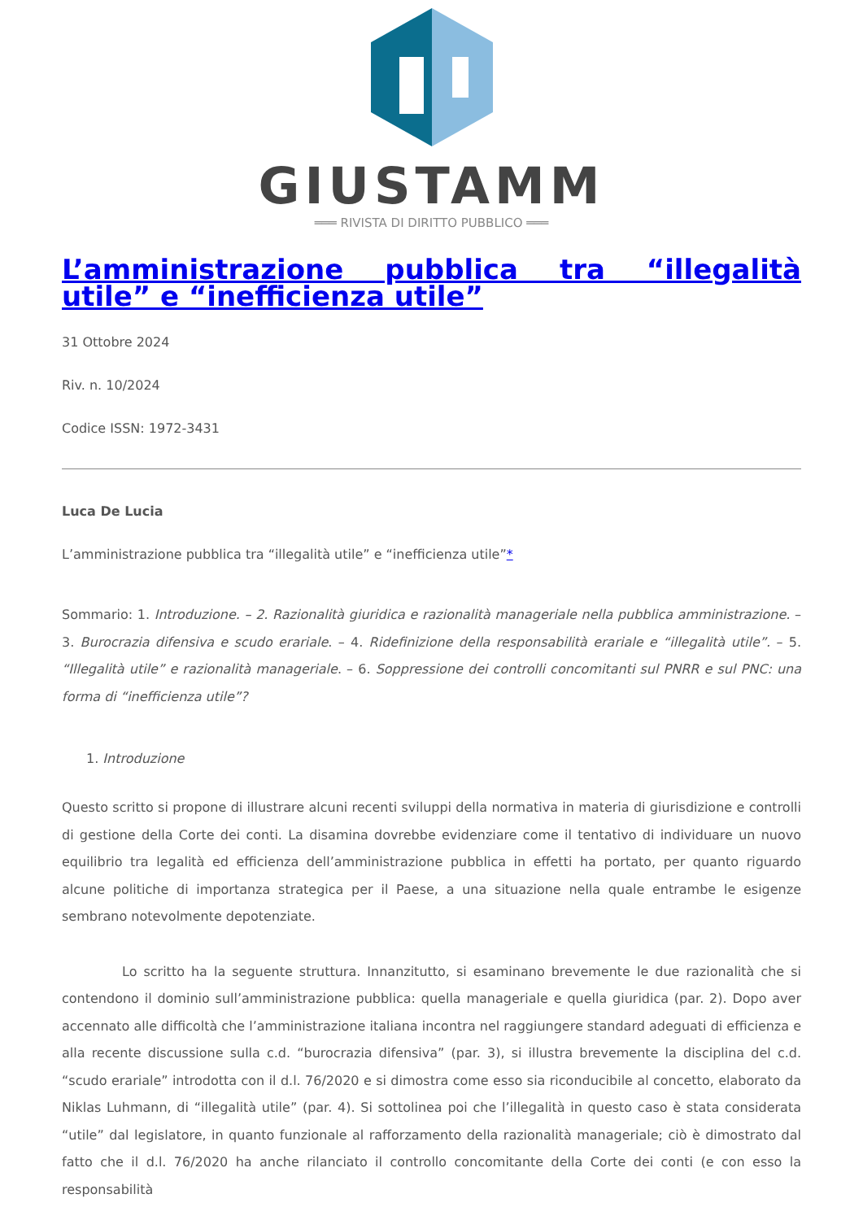GIUSTAMM
═══ RIVISTA DI DIRITTO PUBBLICO ═══
L’amministrazione pubblica tra “illegalità utile” e “inefficienza utile”
31 Ottobre 2024
Riv. n. 10/2024
Codice ISSN: 1972-3431
Luca De Lucia
L’amministrazione pubblica tra “illegalità utile” e “inefficienza utile”*
Sommario: 1. Introduzione. – 2. Razionalità giuridica e razionalità manageriale nella pubblica amministrazione. – 3. Burocrazia difensiva e scudo erariale. – 4. Ridefinizione della responsabilità erariale e “illegalità utile”. – 5. “Illegalità utile” e razionalità manageriale. – 6. Soppressione dei controlli concomitanti sul PNRR e sul PNC: una forma di “inefficienza utile”?
1. Introduzione
Questo scritto si propone di illustrare alcuni recenti sviluppi della normativa in materia di giurisdizione e controlli di gestione della Corte dei conti. La disamina dovrebbe evidenziare come il tentativo di individuare un nuovo equilibrio tra legalità ed efficienza dell’amministrazione pubblica in effetti ha portato, per quanto riguardo alcune politiche di importanza strategica per il Paese, a una situazione nella quale entrambe le esigenze sembrano notevolmente depotenziate.
Lo scritto ha la seguente struttura. Innanzitutto, si esaminano brevemente le due razionalità che si contendono il dominio sull’amministrazione pubblica: quella manageriale e quella giuridica (par. 2). Dopo aver accennato alle difficoltà che l’amministrazione italiana incontra nel raggiungere standard adeguati di efficienza e alla recente discussione sulla c.d. “burocrazia difensiva” (par. 3), si illustra brevemente la disciplina del c.d. “scudo erariale” introdotta con il d.l. 76/2020 e si dimostra come esso sia riconducibile al concetto, elaborato da Niklas Luhmann, di “illegalità utile” (par. 4). Si sottolinea poi che l’illegalità in questo caso è stata considerata “utile” dal legislatore, in quanto funzionale al rafforzamento della razionalità manageriale; ciò è dimostrato dal fatto che il d.l. 76/2020 ha anche rilanciato il controllo concomitante della Corte dei conti (e con esso la responsabilità